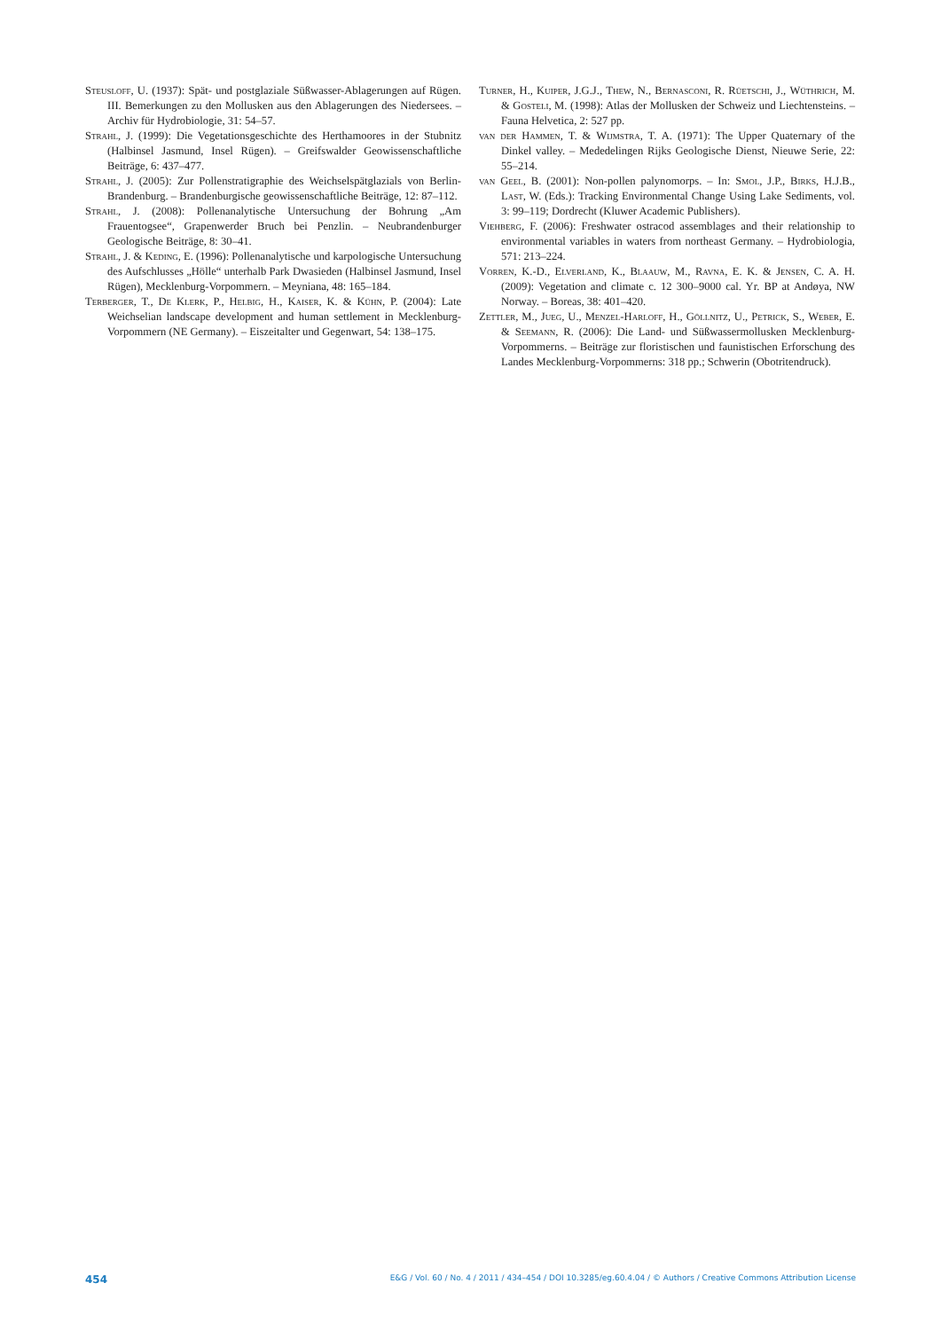Steusloff, U. (1937): Spät- und postglaziale Süßwasser-Ablagerungen auf Rügen. III. Bemerkungen zu den Mollusken aus den Ablagerungen des Niedersees. – Archiv für Hydrobiologie, 31: 54–57.
Strahl, J. (1999): Die Vegetationsgeschichte des Herthamoores in der Stubnitz (Halbinsel Jasmund, Insel Rügen). – Greifswalder Geowissenschaftliche Beiträge, 6: 437–477.
Strahl, J. (2005): Zur Pollenstratigraphie des Weichselspätglazials von Berlin-Brandenburg. – Brandenburgische geowissenschaftliche Beiträge, 12: 87–112.
Strahl, J. (2008): Pollenanalytische Untersuchung der Bohrung „Am Frauentogsee“, Grapenwerder Bruch bei Penzlin. – Neubrandenburger Geologische Beiträge, 8: 30–41.
Strahl, J. & Keding, E. (1996): Pollenanalytische und karpologische Untersuchung des Aufschlusses „Hölle“ unterhalb Park Dwasieden (Halbinsel Jasmund, Insel Rügen), Mecklenburg-Vorpommern. – Meyniana, 48: 165–184.
Terberger, T., De Klerk, P., Helbig, H., Kaiser, K. & Kühn, P. (2004): Late Weichselian landscape development and human settlement in Mecklenburg-Vorpommern (NE Germany). – Eiszeitalter und Gegenwart, 54: 138–175.
Turner, H., Kuiper, J.G.J., Thew, N., Bernasconi, R. Rüetschi, J., Wüthrich, M. & Gosteli, M. (1998): Atlas der Mollusken der Schweiz und Liechtensteins. – Fauna Helvetica, 2: 527 pp.
van der Hammen, T. & Wijmstra, T. A. (1971): The Upper Quaternary of the Dinkel valley. – Mededelingen Rijks Geologische Dienst, Nieuwe Serie, 22: 55–214.
van Geel, B. (2001): Non-pollen palynomorps. – In: Smol, J.P., Birks, H.J.B., Last, W. (Eds.): Tracking Environmental Change Using Lake Sediments, vol. 3: 99–119; Dordrecht (Kluwer Academic Publishers).
Viehberg, F. (2006): Freshwater ostracod assemblages and their relationship to environmental variables in waters from northeast Germany. – Hydrobiologia, 571: 213–224.
Vorren, K.-D., Elverland, K., Blaauw, M., Ravna, E. K. & Jensen, C. A. H. (2009): Vegetation and climate c. 12 300–9000 cal. Yr. BP at Andøya, NW Norway. – Boreas, 38: 401–420.
Zettler, M., Jueg, U., Menzel-Harloff, H., Göllnitz, U., Petrick, S., Weber, E. & Seemann, R. (2006): Die Land- und Süßwassermollusken Mecklenburg-Vorpommerns. – Beiträge zur floristischen und faunistischen Erforschung des Landes Mecklenburg-Vorpommerns: 318 pp.; Schwerin (Obotritendruck).
454 E&G / Vol. 60 / No. 4 / 2011 / 434–454 / DOI 10.3285/eg.60.4.04 / © Authors / Creative Commons Attribution License